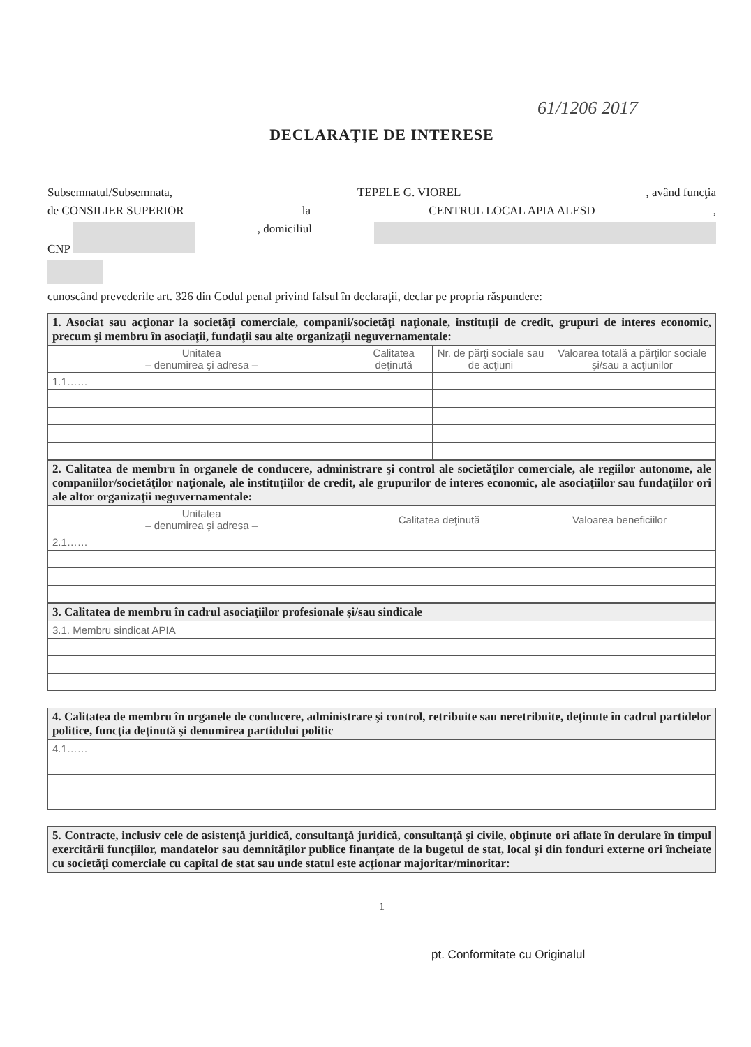61/1206 2017
DECLARAŢIE DE INTERESE
Subsemnatul/Subsemnata, TEPELE G. VIOREL, având funcţia
de CONSILIER SUPERIOR la CENTRUL LOCAL APIA ALESD,
CNP , domiciliul
cunoscând prevederile art. 326 din Codul penal privind falsul în declaraţii, declar pe propria răspundere:
| 1. Asociat sau acţionar la societăţi comerciale, companii/societăţi naţionale, instituţii de credit, grupuri de interes economic, precum şi membru în asociaţii, fundaţii sau alte organizaţii neguvernamentale: | | | |
| Unitatea – denumirea şi adresa – | Calitatea deţinută | Nr. de părţi sociale sau de acţiuni | Valoarea totală a părţilor sociale şi/sau a acţiunilor |
| 1.1…… | | | |
| 2. Calitatea de membru în organele de conducere, administrare şi control ale societăţilor comerciale, ale regiilor autonome, ale companiilor/societăţilor naţionale, ale instituţiilor de credit, ale grupurilor de interes economic, ale asociaţiilor sau fundaţiilor ori ale altor organizaţii neguvernamentale: | | |
| Unitatea – denumirea şi adresa – | Calitatea deţinută | Valoarea beneficiilor |
| 2.1…… | | |
| 3. Calitatea de membru în cadrul asociaţiilor profesionale şi/sau sindicale |
| 3.1. Membru sindicat APIA |
| 4. Calitatea de membru în organele de conducere, administrare şi control, retribuite sau neretribuite, deţinute în cadrul partidelor politice, funcţia deţinută şi denumirea partidului politic |
| 4.1…… |
| 5. Contracte, inclusiv cele de asistenţă juridică, consultanţă juridică, consultanţă şi civile, obţinute ori aflate în derulare în timpul exercitării funcţiilor, mandatelor sau demnităţilor publice finanţate de la bugetul de stat, local şi din fonduri externe ori încheiate cu societăţi comerciale cu capital de stat sau unde statul este acţionar majoritar/minoritar: |
1
pt. Conformitate cu Originalul